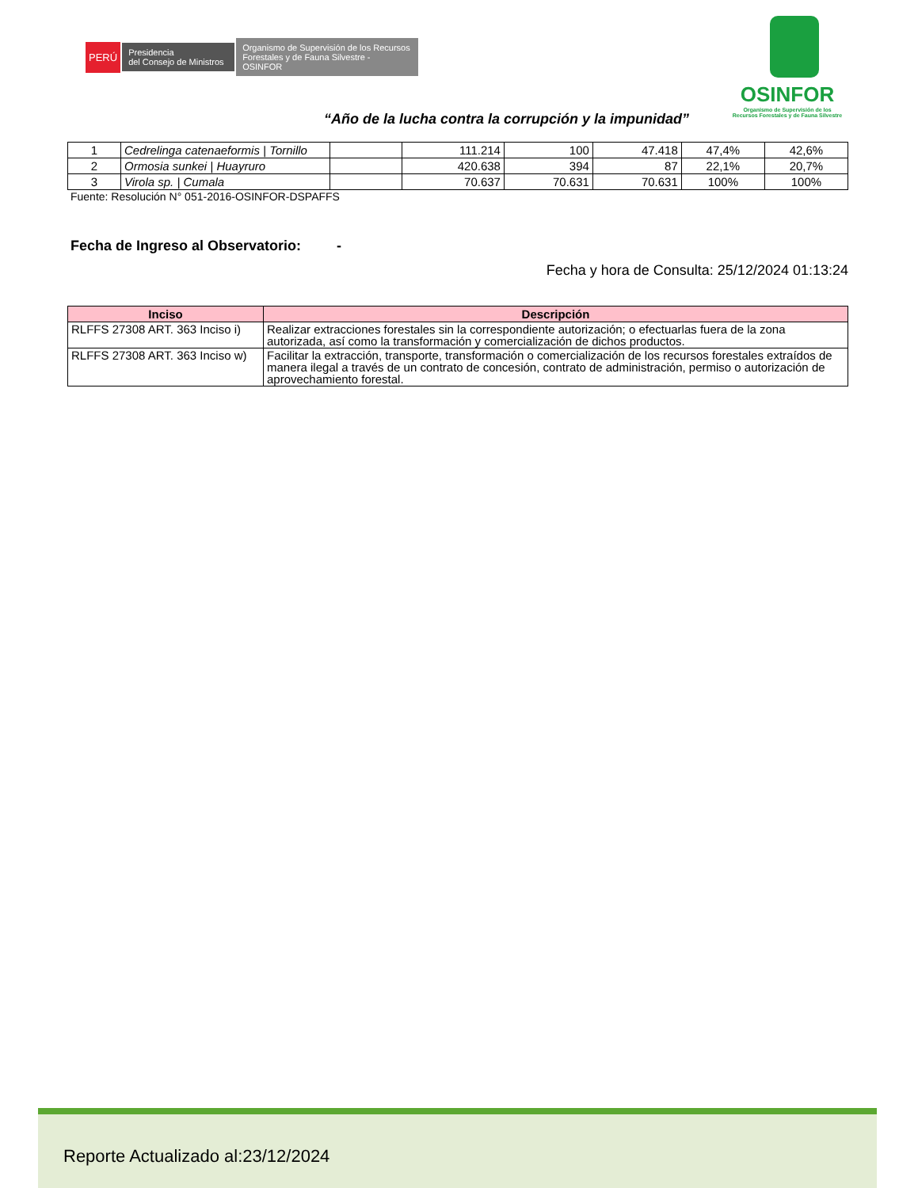PERÚ
Presidencia
del Consejo de Ministros
Organismo de Supervisión de los Recursos Forestales y de Fauna Silvestre - OSINFOR
OSINFOR
Organismo de Supervisión de los
Recursos Forestales y de Fauna Silvestre
“Año de la lucha contra la corrupción y la impunidad”
| 1 | Cedrelinga catenaeformis / Tornillo | | 111.214 | 100 | 47.418 | 47,4% | 42,6% |
| 2 | Ormosia sunkei / Huayruro | | 420.638 | 394 | 87 | 22,1% | 20,7% |
| 3 | Virola sp. / Cumala | | 70.637 | 70.631 | 70.631 | 100% | 100% |
Fuente: Resolución N° 051-2016-OSINFOR-DSPAFFS
Fecha de Ingreso al Observatorio: -
Fecha y hora de Consulta: 25/12/2024 01:13:24
| Inciso | Descripción |
| --- | --- |
| RLFFS 27308 ART. 363 Inciso i) | Realizar extracciones forestales sin la correspondiente autorización; o efectuarlas fuera de la zona autorizada, así como la transformación y comercialización de dichos productos. |
| RLFFS 27308 ART. 363 Inciso w) | Facilitar la extracción, transporte, transformación o comercialización de los recursos forestales extraídos de manera ilegal a través de un contrato de concesión, contrato de administración, permiso o autorización de aprovechamiento forestal. |
Reporte Actualizado al:23/12/2024